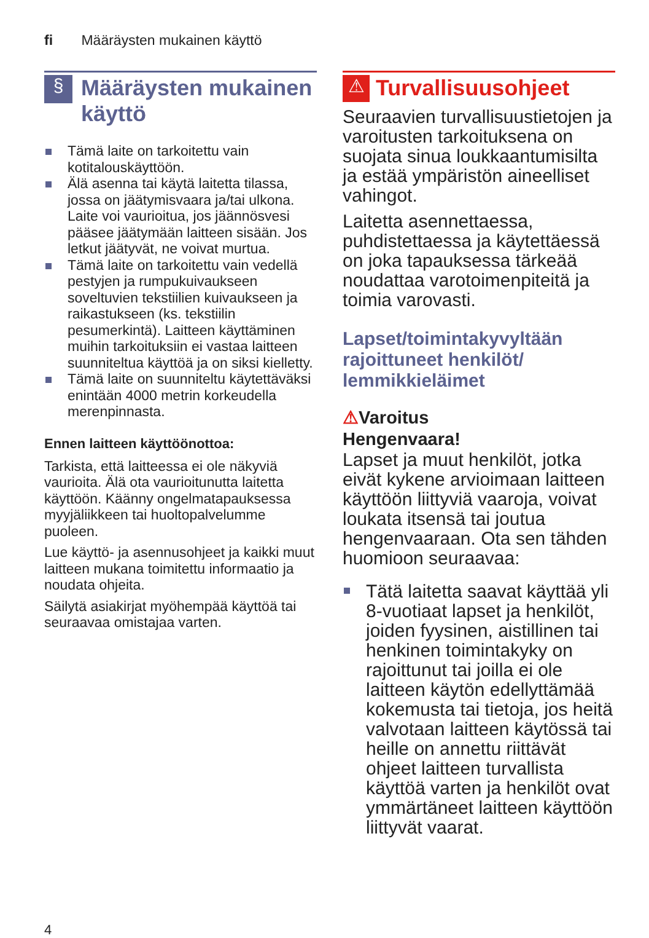fi Määräysten mukainen käyttö
§
Määräysten mukainen käyttö
Tämä laite on tarkoitettu vain kotitalouskäyttöön.
Älä asenna tai käytä laitetta tilassa, jossa on jäätymisvaara ja/tai ulkona. Laite voi vaurioitua, jos jäännösvesi pääsee jäätymään laitteen sisään. Jos letkut jäätyvät, ne voivat murtua.
Tämä laite on tarkoitettu vain vedellä pestyjen ja rumpukuivaukseen soveltuvien tekstiilien kuivaukseen ja raikastukseen (ks. tekstiilin pesumerkintä). Laitteen käyttäminen muihin tarkoituksiin ei vastaa laitteen suunniteltua käyttöä ja on siksi kielletty.
Tämä laite on suunniteltu käytettäväksi enintään 4000 metrin korkeudella merenpinnasta.
Ennen laitteen käyttöönottoa:
Tarkista, että laitteessa ei ole näkyviä vaurioita. Älä ota vaurioitunutta laitetta käyttöön. Käänny ongelmatapauksessa myyjäliikkeen tai huoltopalvelumme puoleen.
Lue käyttö- ja asennusohjeet ja kaikki muut laitteen mukana toimitettu informaatio ja noudata ohjeita.
Säilytä asiakirjat myöhempää käyttöä tai seuraavaa omistajaa varten.
⚠
Turvallisuusohjeet
Seuraavien turvallisuustietojen ja varoitusten tarkoituksena on suojata sinua loukkaantumisilta ja estää ympäristön aineelliset vahingot.
Laitetta asennettaessa, puhdistettaessa ja käytettäessä on joka tapauksessa tärkeää noudattaa varotoimenpiteitä ja toimia varovasti.
Lapset/toimintakyvyltään rajoittuneet henkilöt/ lemmikkieläimet
⚠Varoitus
Hengenvaara!
Lapset ja muut henkilöt, jotka eivät kykene arvioimaan laitteen käyttöön liittyviä vaaroja, voivat loukata itsensä tai joutua hengenvaaraan. Ota sen tähden huomioon seuraavaa:
Tätä laitetta saavat käyttää yli 8-vuotiaat lapset ja henkilöt, joiden fyysinen, aistillinen tai henkinen toimintakyky on rajoittunut tai joilla ei ole laitteen käytön edellyttämää kokemusta tai tietoja, jos heitä valvotaan laitteen käytössä tai heille on annettu riittävät ohjeet laitteen turvallista käyttöä varten ja henkilöt ovat ymmärtäneet laitteen käyttöön liittyvät vaarat.
4